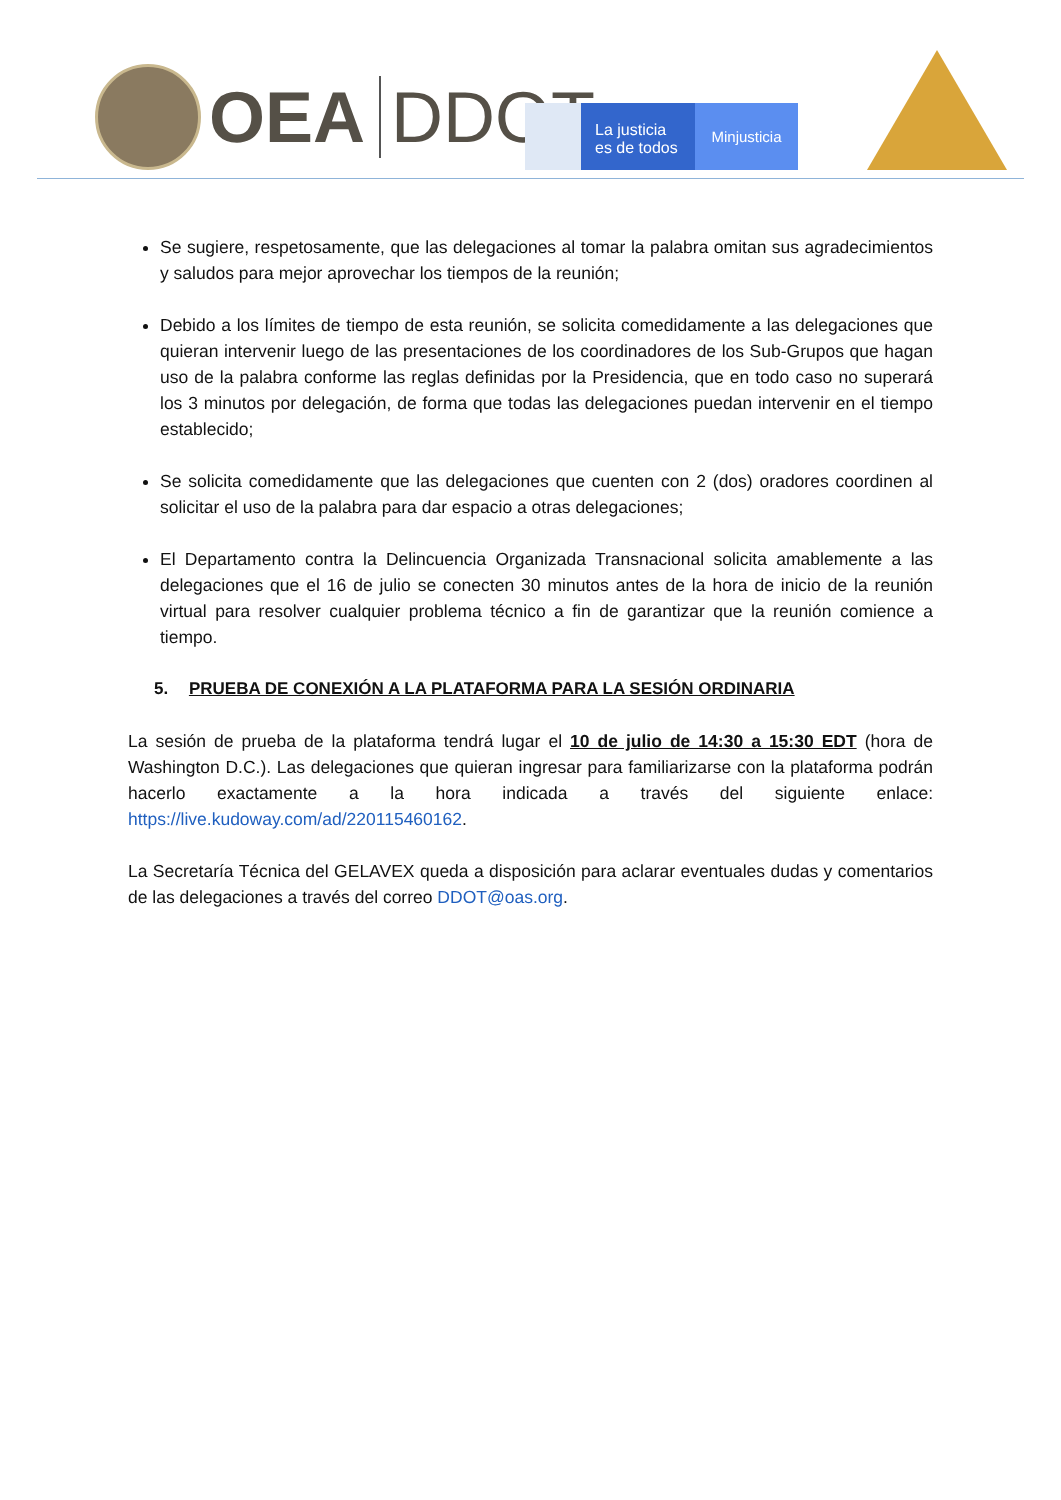OEA DDOT
La justicia
es de todos
Minjusticia
Se sugiere, respetosamente, que las delegaciones al tomar la palabra omitan sus agradecimientos y saludos para mejor aprovechar los tiempos de la reunión;
Debido a los límites de tiempo de esta reunión, se solicita comedidamente a las delegaciones que quieran intervenir luego de las presentaciones de los coordinadores de los Sub-Grupos que hagan uso de la palabra conforme las reglas definidas por la Presidencia, que en todo caso no superará los 3 minutos por delegación, de forma que todas las delegaciones puedan intervenir en el tiempo establecido;
Se solicita comedidamente que las delegaciones que cuenten con 2 (dos) oradores coordinen al solicitar el uso de la palabra para dar espacio a otras delegaciones;
El Departamento contra la Delincuencia Organizada Transnacional solicita amablemente a las delegaciones que el 16 de julio se conecten 30 minutos antes de la hora de inicio de la reunión virtual para resolver cualquier problema técnico a fin de garantizar que la reunión comience a tiempo.
5. PRUEBA DE CONEXIÓN A LA PLATAFORMA PARA LA SESIÓN ORDINARIA
La sesión de prueba de la plataforma tendrá lugar el 10 de julio de 14:30 a 15:30 EDT (hora de Washington D.C.). Las delegaciones que quieran ingresar para familiarizarse con la plataforma podrán hacerlo exactamente a la hora indicada a través del siguiente enlace: https://live.kudoway.com/ad/220115460162.
La Secretaría Técnica del GELAVEX queda a disposición para aclarar eventuales dudas y comentarios de las delegaciones a través del correo DDOT@oas.org.